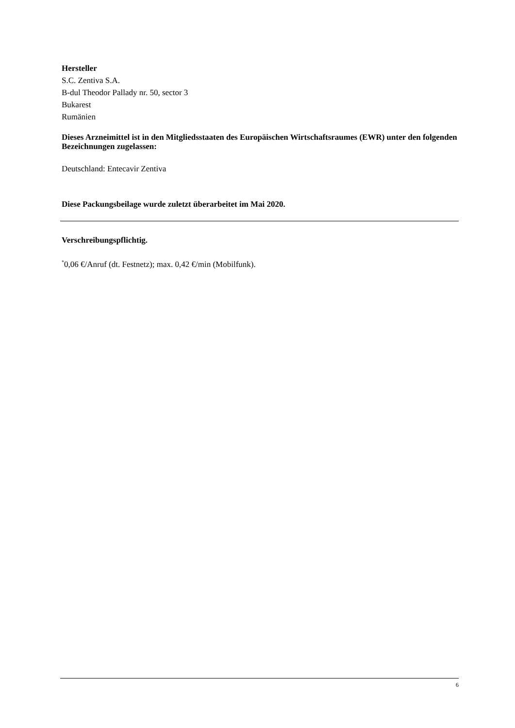Hersteller
S.C. Zentiva S.A.
B-dul Theodor Pallady nr. 50, sector 3
Bukarest
Rumänien
Dieses Arzneimittel ist in den Mitgliedsstaaten des Europäischen Wirtschaftsraumes (EWR) unter den folgenden Bezeichnungen zugelassen:
Deutschland: Entecavir Zentiva
Diese Packungsbeilage wurde zuletzt überarbeitet im Mai 2020.
Verschreibungspflichtig.
<sup>*</sup> 0,06 €/Anruf (dt. Festnetz); max. 0,42 €/min (Mobilfunk).
6